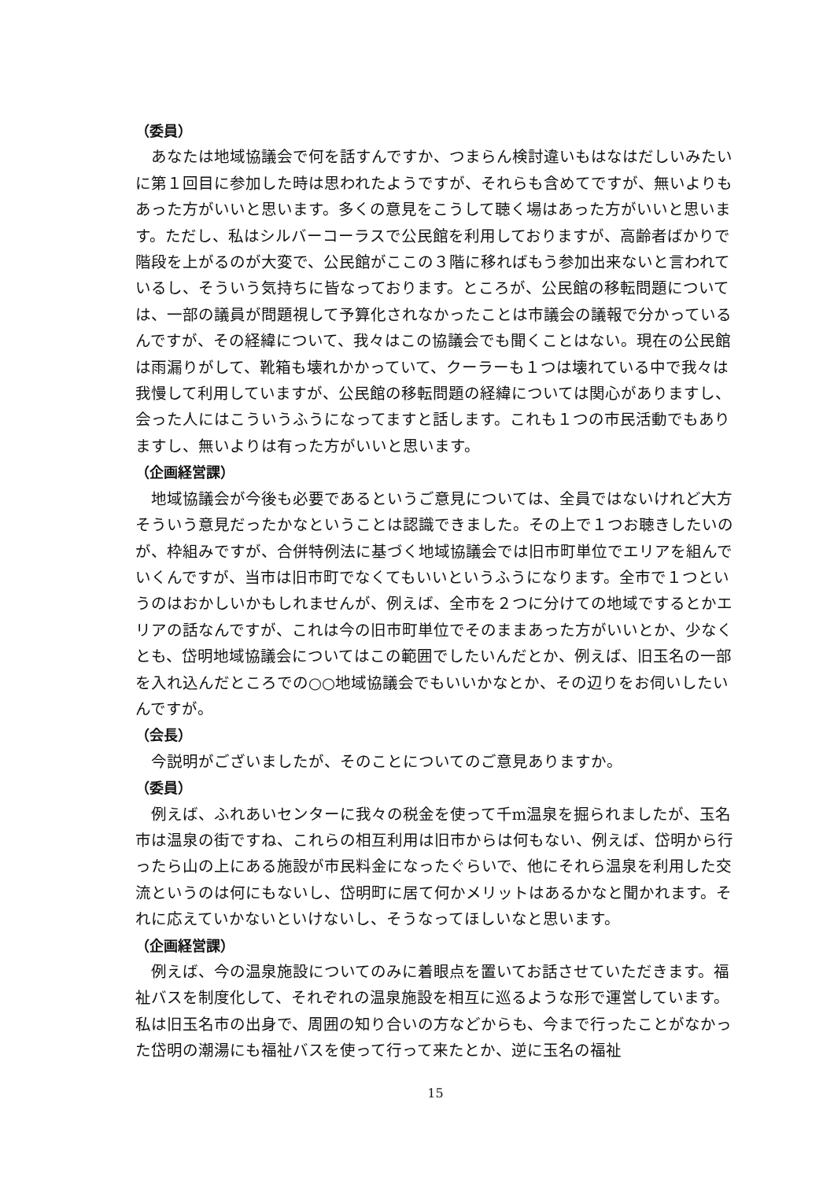（委員）
あなたは地域協議会で何を話すんですか、つまらん検討違いもはなはだしいみたいに第１回目に参加した時は思われたようですが、それらも含めてですが、無いよりもあった方がいいと思います。多くの意見をこうして聴く場はあった方がいいと思います。ただし、私はシルバーコーラスで公民館を利用しておりますが、高齢者ばかりで階段を上がるのが大変で、公民館がここの３階に移ればもう参加出来ないと言われているし、そういう気持ちに皆なっております。ところが、公民館の移転問題については、一部の議員が問題視して予算化されなかったことは市議会の議報で分かっているんですが、その経緯について、我々はこの協議会でも聞くことはない。現在の公民館は雨漏りがして、靴箱も壊れかかっていて、クーラーも１つは壊れている中で我々は我慢して利用していますが、公民館の移転問題の経緯については関心がありますし、会った人にはこういうふうになってますと話します。これも１つの市民活動でもありますし、無いよりは有った方がいいと思います。
（企画経営課）
地域協議会が今後も必要であるというご意見については、全員ではないけれど大方そういう意見だったかなということは認識できました。その上で１つお聴きしたいのが、枠組みですが、合併特例法に基づく地域協議会では旧市町単位でエリアを組んでいくんですが、当市は旧市町でなくてもいいというふうになります。全市で１つというのはおかしいかもしれませんが、例えば、全市を２つに分けての地域でするとかエリアの話なんですが、これは今の旧市町単位でそのままあった方がいいとか、少なくとも、岱明地域協議会についてはこの範囲でしたいんだとか、例えば、旧玉名の一部を入れ込んだところでの○○地域協議会でもいいかなとか、その辺りをお伺いしたいんですが。
（会長）
今説明がございましたが、そのことについてのご意見ありますか。
（委員）
例えば、ふれあいセンターに我々の税金を使って千m温泉を掘られましたが、玉名市は温泉の街ですね、これらの相互利用は旧市からは何もない、例えば、岱明から行ったら山の上にある施設が市民料金になったぐらいで、他にそれら温泉を利用した交流というのは何にもないし、岱明町に居て何かメリットはあるかなと聞かれます。それに応えていかないといけないし、そうなってほしいなと思います。
（企画経営課）
例えば、今の温泉施設についてのみに着眼点を置いてお話させていただきます。福祉バスを制度化して、それぞれの温泉施設を相互に巡るような形で運営しています。私は旧玉名市の出身で、周囲の知り合いの方などからも、今まで行ったことがなかった岱明の潮湯にも福祉バスを使って行って来たとか、逆に玉名の福祉
15